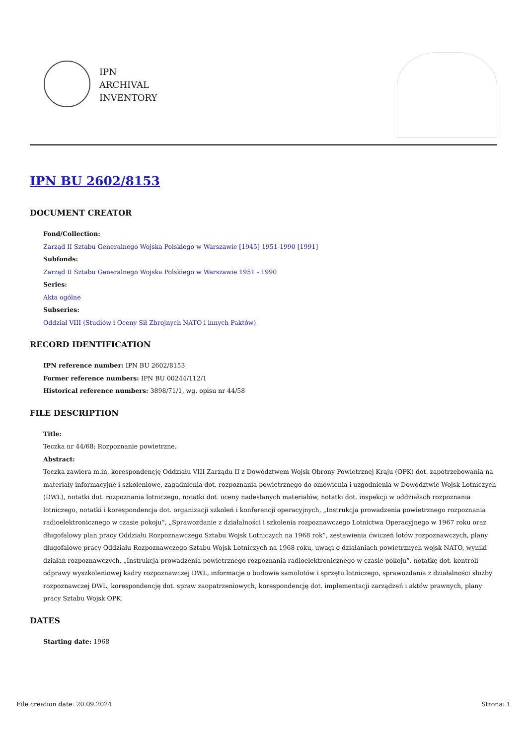IPN
ARCHIVAL
INVENTORY
IPN BU 2602/8153
DOCUMENT CREATOR
Fond/Collection:
Zarząd II Sztabu Generalnego Wojska Polskiego w Warszawie [1945] 1951-1990 [1991]
Subfonds:
Zarząd II Sztabu Generalnego Wojska Polskiego w Warszawie 1951 - 1990
Series:
Akta ogólne
Subseries:
Oddział VIII (Studiów i Oceny Sił Zbrojnych NATO i innych Paktów)
RECORD IDENTIFICATION
IPN reference number: IPN BU 2602/8153
Former reference numbers: IPN BU 00244/112/1
Historical reference numbers: 3898/71/1, wg. opisu nr 44/58
FILE DESCRIPTION
Title:
Teczka nr 44/68: Rozpoznanie powietrzne.
Abstract:
Teczka zawiera m.in. korespondencję Oddziału VIII Zarządu II z Dowództwem Wojsk Obrony Powietrznej Kraju (OPK) dot. zapotrzebowania na materiały informacyjne i szkoleniowe, zagadnienia dot. rozpoznania powietrznego do omówienia i uzgodnienia w Dowództwie Wojsk Lotniczych (DWL), notatki dot. rozpoznania lotniczego, notatki dot. oceny nadesłanych materiałów, notatki dot. inspekcji w oddziałach rozpoznania lotniczego, notatki i korespondencja dot. organizacji szkoleń i konferencji operacyjnych, „Instrukcja prowadzenia powietrznego rozpoznania radioelektronicznego w czasie pokoju”, „Sprawozdanie z działalności i szkolenia rozpoznawczego Lotnictwa Operacyjnego w 1967 roku oraz długofalowy plan pracy Oddziału Rozpoznawczego Sztabu Wojsk Lotniczych na 1968 rok”, zestawienia ćwiczeń lotów rozpoznawczych, plany długofalowe pracy Oddziału Rozpoznawczego Sztabu Wojsk Lotniczych na 1968 roku, uwagi o działaniach powietrznych wojsk NATO, wyniki działań rozpoznawczych, „Instrukcja prowadzenia powietrznego rozpoznania radioelektronicznego w czasie pokoju”, notatkę dot. kontroli odprawy wyszkoleniowej kadry rozpoznawczej DWL, informacje o budowie samolotów i sprzętu lotniczego, sprawozdania z działalności służby rozpoznawczej DWL, korespondencję dot. spraw zaopatrzeniowych, korespondencję dot. implementacji zarządzeń i aktów prawnych, plany pracy Sztabu Wojsk OPK.
DATES
Starting date: 1968
File creation date: 20.09.2024 Strona: 1